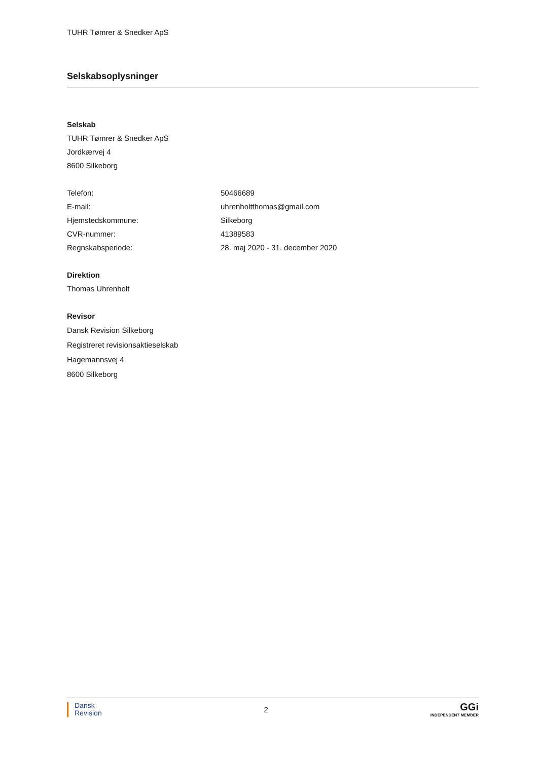TUHR Tømrer & Snedker ApS
Selskabsoplysninger
Selskab
TUHR Tømrer & Snedker ApS
Jordkærvej 4
8600 Silkeborg
| Telefon: | 50466689 |
| E-mail: | uhrenholtthomas@gmail.com |
| Hjemstedskommune: | Silkeborg |
| CVR-nummer: | 41389583 |
| Regnskabsperiode: | 28. maj 2020 - 31. december 2020 |
Direktion
Thomas Uhrenholt
Revisor
Dansk Revision Silkeborg
Registreret revisionsaktieselskab
Hagemannsvej 4
8600 Silkeborg
Dansk
Revision
2
GGi
INDEPENDENT MEMBER